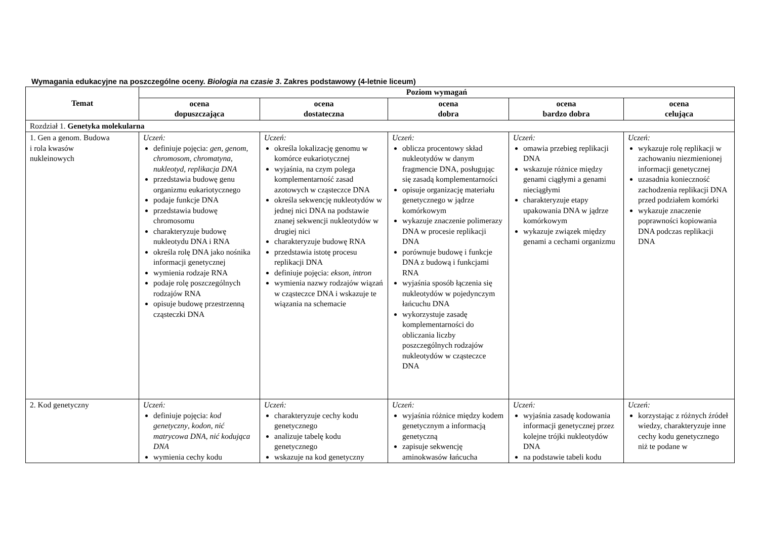Wymagania edukacyjne na poszczególne oceny. Biologia na czasie 3. Zakres podstawowy (4-letnie liceum)
| Temat | Poziom wymagań | | | | |
| --- | --- | --- | --- | --- | --- |
| | ocena dopuszczająca | ocena dostateczna | ocena dobra | ocena bardzo dobra | ocena celująca |
| Rozdział 1. Genetyka molekularna | | | | | |
| 1. Gen a genom. Budowa i rola kwasów nukleinowych | Uczeń: definiuje pojęcia: gen , genom , chromosom , chromatyna , nukleotyd , replikacja DNA przedstawia budowę genu organizmu eukariotycznego podaje funkcje DNA przedstawia budowę chromosomu charakteryzuje budowę nukleotydu DNA i RNA określa rolę DNA jako nośnika informacji genetycznej wymienia rodzaje RNA podaje rolę poszczególnych rodzajów RNA opisuje budowę przestrzenną cząsteczki DNA | Uczeń: określa lokalizację genomu w komórce eukariotycznej wyjaśnia, na czym polega komplementarność zasad azotowych w cząsteczce DNA określa sekwencję nukleotydów w jednej nici DNA na podstawie znanej sekwencji nukleotydów w drugiej nici charakteryzuje budowę RNA przedstawia istotę procesu replikacji DNA definiuje pojęcia: ekson , intron wymienia nazwy rodzajów wiązań w cząsteczce DNA i wskazuje te wiązania na schemacie | Uczeń: oblicza procentowy skład nukleotydów w danym fragmencie DNA, posługując się zasadą komplementarności opisuje organizację materiału genetycznego w jądrze komórkowym wykazuje znaczenie polimerazy DNA w procesie replikacji DNA porównuje budowę i funkcje DNA z budową i funkcjami RNA wyjaśnia sposób łączenia się nukleotydów w pojedynczym łańcuchu DNA wykorzystuje zasadę komplementarności do obliczania liczby poszczególnych rodzajów nukleotydów w cząsteczce DNA | Uczeń: omawia przebieg replikacji DNA wskazuje różnice między genami ciągłymi a genami nieciągłymi charakteryzuje etapy upakowania DNA w jądrze komórkowym wykazuje związek między genami a cechami organizmu | Uczeń: wykazuje rolę replikacji w zachowaniu niezmienionej informacji genetycznej uzasadnia konieczność zachodzenia replikacji DNA przed podziałem komórki wykazuje znaczenie poprawności kopiowania DNA podczas replikacji DNA |
| 2. Kod genetyczny | Uczeń: definiuje pojęcia: kod genetyczny , kodon , nić matrycowa DNA , nić kodująca DNA wymienia cechy kodu | Uczeń: charakteryzuje cechy kodu genetycznego analizuje tabelę kodu genetycznego wskazuje na kod genetyczny | Uczeń: wyjaśnia różnice między kodem genetycznym a informacją genetyczną zapisuje sekwencję aminokwasów łańcucha | Uczeń: wyjaśnia zasadę kodowania informacji genetycznej przez kolejne trójki nukleotydów DNA na podstawie tabeli kodu | Uczeń: korzystając z różnych źródeł wiedzy, charakteryzuje inne cechy kodu genetycznego niż te podane w |